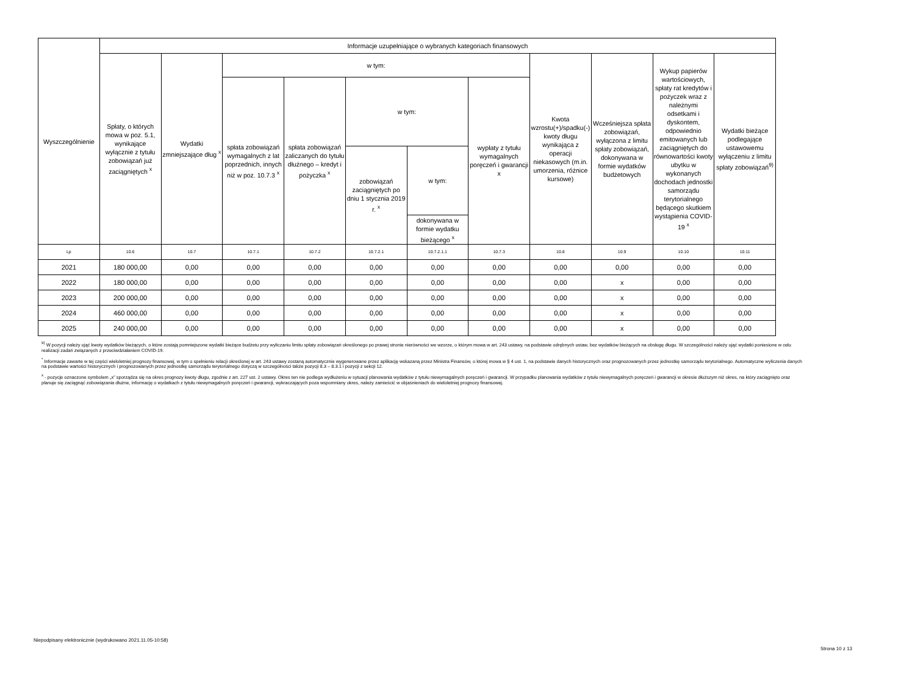| Wyszczególnienie | Informacje uzupełniające o wybranych kategoriach finansowych | | | | | | | | | | |
| --- | --- | --- | --- | --- | --- | --- | --- | --- | --- | --- | --- |
| | Spłaty, o których mowa w poz. 5.1, wynikające wyłącznie z tytułu zobowiązań już zaciągniętych <sup>x</sup> | Wydatki zmniejszające dług <sup>x</sup> | w tym: | | | | | Kwota wzrostu(+)/spadku(-) kwoty długu wynikająca z operacji niekasowych (m.in. umorzenia, różnice kursowe) | Wcześniejsza spłata zobowiązań, wyłączona z limitu spłaty zobowiązań, dokonywana w formie wydatków budżetowych | Wykup papierów wartościowych, spłaty rat kredytów i pożyczek wraz z należnymi odsetkami i dyskontem, odpowiednio emitowanych lub zaciągniętych do równowartości kwoty ubytku w wykonanych dochodach jednostki samorządu terytorialnego będącego skutkiem wystąpienia COVID-19 <sup>x</sup> | Wydatki bieżące podlegające ustawowemu wyłączeniu z limitu spłaty zobowiązań<sup>9)</sup> |
| | | | spłata zobowiązań wymagalnych z lat poprzednich, innych niż w poz. 10.7.3 <sup>x</sup> | spłata zobowiązań zaliczanych do tytułu dłużnego – kredyt i pożyczka <sup>x</sup> | w tym: | | wypłaty z tytułu wymagalnych poręczeń i gwarancji x | | | | |
| | | | | | zobowiązań zaciągniętych po dniu 1 stycznia 2019 r. <sup>x</sup> | w tym: | | | | | |
| | | | | | | dokonywana w formie wydatku bieżącego <sup>x</sup> | | | | | |
| Lp | 10.6 | 10.7 | 10.7.1 | 10.7.2 | 10.7.2.1 | 10.7.2.1.1 | 10.7.3 | 10.8 | 10.9 | 10.10 | 10.11 |
| 2021 | 180 000,00 | 0,00 | 0,00 | 0,00 | 0,00 | 0,00 | 0,00 | 0,00 | 0,00 | 0,00 | 0,00 |
| 2022 | 180 000,00 | 0,00 | 0,00 | 0,00 | 0,00 | 0,00 | 0,00 | 0,00 | x | 0,00 | 0,00 |
| 2023 | 200 000,00 | 0,00 | 0,00 | 0,00 | 0,00 | 0,00 | 0,00 | 0,00 | x | 0,00 | 0,00 |
| 2024 | 460 000,00 | 0,00 | 0,00 | 0,00 | 0,00 | 0,00 | 0,00 | 0,00 | x | 0,00 | 0,00 |
| 2025 | 240 000,00 | 0,00 | 0,00 | 0,00 | 0,00 | 0,00 | 0,00 | 0,00 | x | 0,00 | 0,00 |
<sup>9)</sup> W pozycji należy ująć kwoty wydatków bieżących, o które zostają pomniejszone wydatki bieżące budżetu przy wyliczaniu limitu spłaty zobowiązań określonego po prawej stronie nierówności we wzorze, o którym mowa w art. 243 ustawy, na podstawie odrębnych ustaw, bez wydatków bieżących na obsługę długu. W szczególności należy ująć wydatki poniesione w celu realizacji zadań związanych z przeciwdziałaniem COVID-19.
<sup>*</sup> Informacje zawarte w tej części wieloletniej prognozy finansowej, w tym o spełnieniu relacji określonej w art. 243 ustawy zostaną automatycznie wygenerowane przez aplikację wskazaną przez Ministra Finansów, o której mowa w § 4 ust. 1, na podstawie danych historycznych oraz prognozowanych przez jednostkę samorządu terytorialnego. Automatyczne wyliczenia danych na podstawie wartości historycznych i prognozowanych przez jednostkę samorządu terytorialnego dotyczą w szczególności także pozycji 8.3 – 8.3.1 i pozycji z sekcji 12.
<sup>x</sup> - pozycje oznaczone symbolem „x” sporządza się na okres prognozy kwoty długu, zgodnie z art. 227 ust. 2 ustawy. Okres ten nie podlega wydłużeniu w sytuacji planowania wydatków z tytułu niewymagalnych poręczeń i gwarancji. W przypadku planowania wydatków z tytułu niewymagalnych poręczeń i gwarancji w okresie dłuższym niż okres, na który zaciągnięto oraz planuje się zaciągnąć zobowiązania dłużne, informację o wydatkach z tytułu niewymagalnych poręczeń i gwarancji, wykraczających poza wspomniany okres, należy zamieścić w objaśnieniach do wieloletniej prognozy finansowej.
Niepodpisany elektronicznie (wydrukowano 2021.11.05-10:58)
Strona 10 z 13